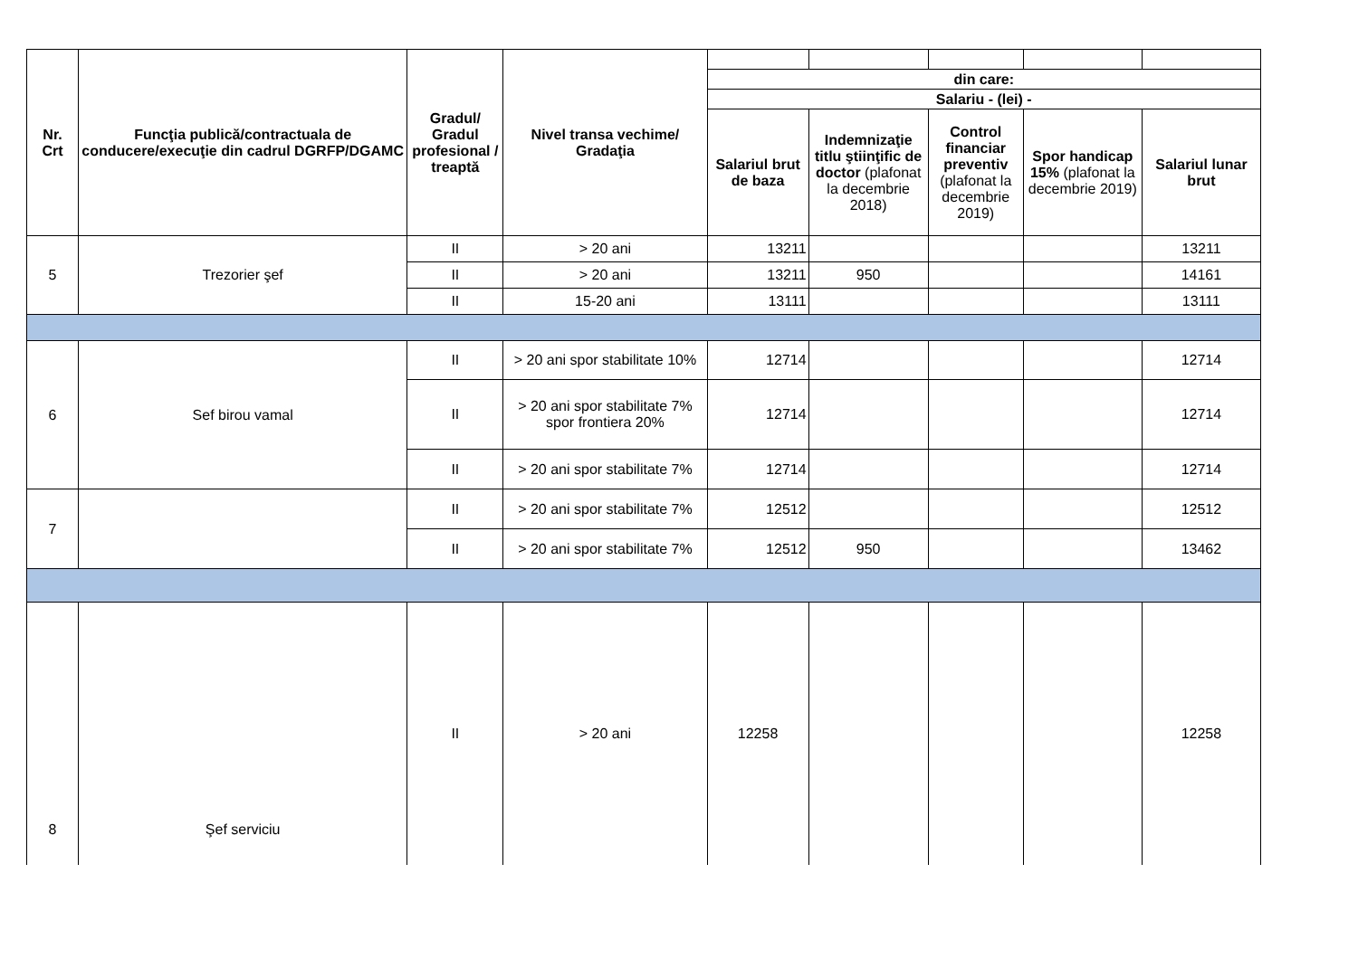| Nr. Crt | Funcţia publică/contractuala de conducere/execuţie din cadrul DGRFP/DGAMC | Gradul/ Gradul profesional / treaptă | Nivel transa vechime/ Gradaţia | | | | | |
| | | | | din care: | | | | |
| | | | | Salariu - (lei) - | | | | |
| | | | | Salariul brut de baza | Indemnizaţie titlu ştiinţific de doctor (plafonat la decembrie 2018) | Control financiar preventiv (plafonat la decembrie 2019) | Spor handicap 15% (plafonat la decembrie 2019) | Salariul lunar brut |
| 5 | Trezorier şef | II | > 20 ani | 13211 | | | | 13211 |
| | | II | > 20 ani | 13211 | 950 | | | 14161 |
| | | II | 15-20 ani | 13111 | | | | 13111 |
| 6 | Sef birou vamal | II | > 20 ani spor stabilitate 10% | 12714 | | | | 12714 |
| | | II | > 20 ani spor stabilitate 7% spor frontiera 20% | 12714 | | | | 12714 |
| | | II | > 20 ani spor stabilitate 7% | 12714 | | | | 12714 |
| 7 | | II | > 20 ani spor stabilitate 7% | 12512 | | | | 12512 |
| | | II | > 20 ani spor stabilitate 7% | 12512 | 950 | | | 13462 |
| 8 | Şef serviciu | II | > 20 ani | 12258 | | | | 12258 |